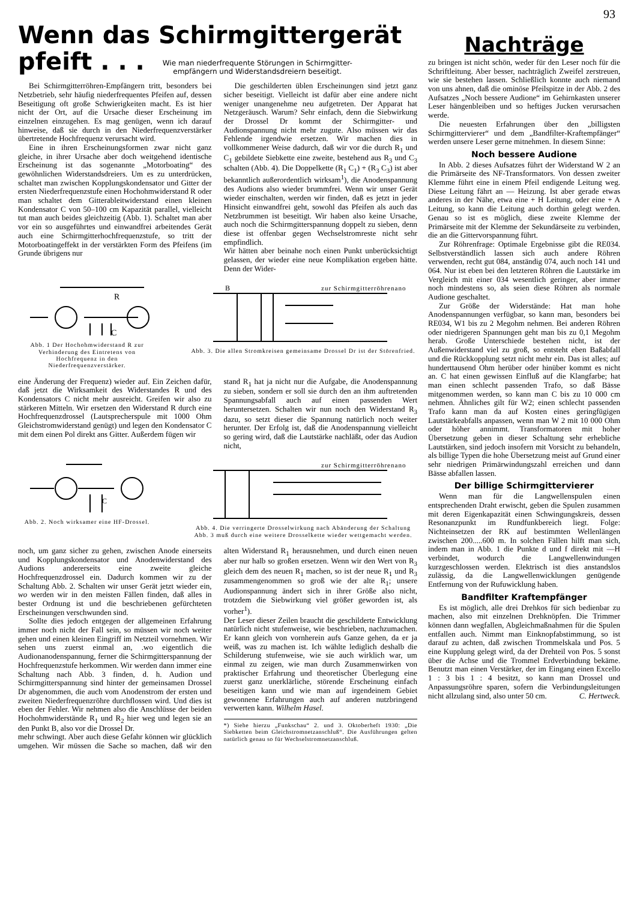93
Wenn das Schirmgittergerät
pfeift . . .
Wie man niederfrequente Störungen in Schirmgitter-
empfängern und Widerstandsdreiern beseitigt.
Bei Schirmgitterröhren-Empfängern tritt, besonders bei Netzbetrieb, sehr häufig niederfrequentes Pfeifen auf, dessen Beseitigung oft große Schwierigkeiten macht. Es ist hier nicht der Ort, auf die Ursache dieser Erscheinung im einzelnen einzugehen. Es mag genügen, wenn ich darauf hinweise, daß sie durch in den Niederfrequenzverstärker übertretende Hochfrequenz verursacht wird.
Eine in ihren Erscheinungsformen zwar nicht ganz gleiche, in ihrer Ursache aber doch weitgehend identische Erscheinung ist das sogenannte „Motorboating“ des gewöhnlichen Widerstandsdreiers. Um es zu unterdrücken, schaltet man zwischen Kopplungskondensator und Gitter der ersten Niederfrequenzstufe einen Hochohmwiderstand R oder man schaltet dem Gitterableitwiderstand einen kleinen Kondensator C von 50–100 cm Kapazität parallel, vielleicht tut man auch beides gleichzeitig (Abb. 1). Schaltet man aber vor ein so ausgeführtes und einwandfrei arbeitendes Gerät auch eine Schirmgitterhochfrequenzstufe, so tritt der Motorboatingeffekt in der verstärkten Form des Pfeifens (im Grunde übrigens nur
Die geschilderten üblen Erscheinungen sind jetzt ganz sicher beseitigt. Vielleicht ist dafür aber eine andere nicht weniger unangenehme neu aufgetreten. Der Apparat hat Netzgeräusch. Warum? Sehr einfach, denn die Siebwirkung der Drossel Dr kommt der Schirmgitter- und Audionspannung nicht mehr zugute. Also müssen wir das Fehlende irgendwie ersetzen. Wir machen dies in vollkommener Weise dadurch, daß wir vor die durch R<sub>1</sub> und C<sub>1</sub> gebildete Siebkette eine zweite, bestehend aus R<sub>3</sub> und C<sub>3</sub> schalten (Abb. 4). Die Doppelkette (R<sub>1</sub> C<sub>1</sub>) + (R<sub>3</sub> C<sub>3</sub>) ist aber bekanntlich außerordentlich wirksam<sup>1</sup>), die Anodenspannung des Audions also wieder brummfrei. Wenn wir unser Gerät wieder einschalten, werden wir finden, daß es jetzt in jeder Hinsicht einwandfrei geht, sowohl das Pfeifen als auch das Netzbrummen ist beseitigt. Wir haben also keine Ursache, auch noch die Schirmgitterspannung doppelt zu sieben, denn diese ist offenbar gegen Wechselstromreste nicht sehr empfindlich.
Wir hätten aber beinahe noch einen Punkt unberücksichtigt gelassen, der wieder eine neue Komplikation ergeben hätte. Denn der Wider-
R
C
Abb. 1 Der Hochohmwiderstand R zur Verhinderung des Eintretens von Hochfrequenz in den Niederfrequenzverstärker.
B
zur Schirmgitterröhrenanode
Abb. 3. Die allen Stromkreisen gemeinsame Drossel Dr ist der Störenfried.
eine Änderung der Frequenz) wieder auf. Ein Zeichen dafür, daß jetzt die Wirksamkeit des Widerstandes R und des Kondensators C nicht mehr ausreicht. Greifen wir also zu stärkeren Mitteln. Wir ersetzen den Widerstand R durch eine Hochfrequenzdrossel (Lautsprecherspule mit 1000 Ohm Gleichstromwiderstand genügt) und legen den Kondensator C mit dem einen Pol direkt ans Gitter. Außerdem fügen wir
stand R<sub>1</sub> hat ja nicht nur die Aufgabe, die Anodenspannung zu sieben, sondern er soll sie durch den an ihm auftretenden Spannungsabfall auch auf einen passenden Wert heruntersetzen. Schalten wir nun noch den Widerstand R<sub>3</sub> dazu, so setzt dieser die Spannung natürlich noch weiter herunter. Der Erfolg ist, daß die Anodenspannung vielleicht so gering wird, daß die Lautstärke nachläßt, oder das Audion nicht,
C
Abb. 2. Noch wirksamer eine HF-Drossel.
zur Schirmgitterröhrenanode
Abb. 4. Die verringerte Drosselwirkung nach Abänderung der Schaltung Abb. 3 muß durch eine weitere Drosselkette wieder wettgemacht werden.
noch, um ganz sicher zu gehen, zwischen Anode einerseits und Kopplungskondensator und Anodenwiderstand des Audions andererseits eine zweite gleiche Hochfrequenzdrossel ein. Dadurch kommen wir zu der Schaltung Abb. 2. Schalten wir unser Gerät jetzt wieder ein, wo werden wir in den meisten Fällen finden, daß alles in bester Ordnung ist und die beschriebenen gefürchteten Erscheinungen verschwunden sind.
Sollte dies jedoch entgegen der allgemeinen Erfahrung immer noch nicht der Fall sein, so müssen wir noch weiter gehen und einen kleinen Eingriff im Netzteil vornehmen. Wir sehen uns zuerst einmal an, .wo eigentlich die Audionanodenspannung, ferner die Schirmgitterspannung der Hochfrequenzstufe herkommen. Wir werden dann immer eine Schaltung nach Abb. 3 finden, d. h. Audion und Schirmgitterspannung sind hinter der gemeinsamen Drossel Dr abgenommen, die auch vom Anodenstrom der ersten und zweiten Niederfrequenzröhre durchflossen wird. Und dies ist eben der Fehler. Wir nehmen also die Anschlüsse der beiden Hochohmwiderstände R<sub>1</sub> und R<sub>2</sub> hier weg und legen sie an den Punkt B, also vor die Drossel Dr.
mehr schwingt. Aber auch diese Gefahr können wir glücklich umgehen. Wir müssen die Sache so machen, daß wir den alten Widerstand R<sub>1</sub> herausnehmen, und durch einen neuen aber nur halb so großen ersetzen. Wenn wir den Wert von R<sub>3</sub> gleich dem des neuen R<sub>1</sub> machen, so ist der neue R<sub>1</sub> und R<sub>3</sub> zusammengenommen so groß wie der alte R<sub>1</sub>; unsere Audionspannung ändert sich in ihrer Größe also nicht, trotzdem die Siebwirkung viel größer geworden ist, als vorher<sup>1</sup>).
Der Leser dieser Zeilen braucht die geschilderte Entwicklung natürlich nicht stufenweise, wie beschrieben, nachzumachen. Er kann gleich von vornherein aufs Ganze gehen, da er ja weiß, was zu machen ist. Ich wählte lediglich deshalb die Schilderung stufenweise, wie sie auch wirklich war, um einmal zu zeigen, wie man durch Zusammenwirken von praktischer Erfahrung und theoretischer Überlegung eine zuerst ganz unerklärliche, störende Erscheinung einfach beseitigen kann und wie man auf irgendeinem Gebiet gewonnene Erfahrungen auch auf anderen nutzbringend verwerten kann. Wilhelm Hasel.
*) Siehe hierzu „Funkschau“ 2. und 3. Oktoberheft 1930: „Die Siebketten beim Gleichstromnetzanschluß“. Die Ausführungen gelten natürlich genau so für Wechselstromnetzanschluß.
Nachträge
zu bringen ist nicht schön, weder für den Leser noch für die Schriftleitung. Aber besser, nachträglich Zweifel zerstreuen, wie sie bestehen lassen. Schließlich konnte auch niemand von uns ahnen, daß die ominöse Pfeilspitze in der Abb. 2 des Aufsatzes „Noch bessere Audione“ im Gehirnkasten unserer Leser hängenbleiben und so heftiges Jucken verursachen werde.
Die neuesten Erfahrungen über den „billigsten Schirmgittervierer“ und dem „Bandfilter-Kraftempfänger“ werden unsere Leser gerne mitnehmen. In diesem Sinne:
Noch bessere Audione
In Abb. 2 dieses Aufsatzes führt der Widerstand W 2 an die Primärseite des NF-Transformators. Von dessen zweiter Klemme führt eine in einem Pfeil endigende Leitung weg. Diese Leitung fährt an — Heizung. Ist aber gerade etwas anderes in der Nähe, etwa eine + H Leitung, oder eine + A Leitung, so kann die Leitung auch dorthin gelegt werden. Genau so ist es möglich, diese zweite Klemme der Primärseite mit der Klemme der Sekundärseite zu verbinden, die an die Gittervorspannung führt.
Zur Röhrenfrage: Optimale Ergebnisse gibt die RE034. Selbstverständlich lassen sich auch andere Röhren verwenden, recht gut 084, anständig 074, auch noch 141 und 064. Nur ist eben bei den letzteren Röhren die Lautstärke im Vergleich mit einer 034 wesentlich geringer, aber immer noch mindestens so, als seien diese Röhren als normale Audione geschaltet.
Zur Größe der Widerstände: Hat man hohe Anodenspannungen verfügbar, so kann man, besonders bei RE034, W1 bis zu 2 Megohm nehmen. Bei anderen Röhren oder niedrigeren Spannungen geht man bis zu 0,1 Megohm herab. Große Unterschiede bestehen nicht, ist der Außenwiderstand viel zu groß, so entsteht eben Baßabfall und die Rückkopplung setzt nicht mehr ein. Das ist alles; auf hunderttausend Ohm herüber oder hinüber kommt es nicht an. C hat einen gewissen Einfluß auf die Klangfarbe; hat man einen schlecht passenden Trafo, so daß Bässe mitgenommen werden, so kann man C bis zu 10 000 cm nehmen. Ähnliches gilt für W2; einen schlecht passenden Trafo kann man da auf Kosten eines geringfügigen Lautstärkeabfalls anpassen, wenn man W 2 mit 10 000 Ohm oder höher annimmt. Transformatoren mit hoher Übersetzung geben in dieser Schaltung sehr erhebliche Lautstärken, sind jedoch insofern mit Vorsicht zu behandeln, als billige Typen die hohe Übersetzung meist auf Grund einer sehr niedrigen Primärwindungszahl erreichen und dann Bässe abfallen lassen.
Der billige Schirmgittervierer
Wenn man für die Langwellenspulen einen entsprechenden Draht erwischt, geben die Spulen zusammen mit deren Eigenkapazität einen Schwingungskreis, dessen Resonanzpunkt im Rundfunkbereich liegt. Folge: Nichteinsetzen der RK auf bestimmten Wellenlängen zwischen 200.....600 m. In solchen Fällen hilft man sich, indem man in Abb. 1 die Punkte d und f direkt mit —H verbindet, wodurch die Langwellenwindungen kurzgeschlossen werden. Elektrisch ist dies anstandslos zulässig, da die Langwellenwicklungen genügende Entfernung von der Rufuwicklung haben.
Bandfilter Kraftempfänger
Es ist möglich, alle drei Drehkos für sich bedienbar zu machen, also mit einzelnen Drehknöpfen. Die Trimmer können dann wegfallen, Abgleichmaßnahmen für die Spulen entfallen auch. Nimmt man Einknopfabstimmung, so ist darauf zu achten, daß zwischen Trommelskala und Pos. 5 eine Kupplung gelegt wird, da der Drehteil von Pos. 5 sonst über die Achse und die Trommel Erdverbindung bekäme. Benutzt man einen Verstärker, der im Eingang einen Excello 1 : 3 bis 1 : 4 besitzt, so kann man Drossel und Anpassungsröhre sparen, sofern die Verbindungsleitungen nicht allzulang sind, also unter 50 cm. C. Hertweck.